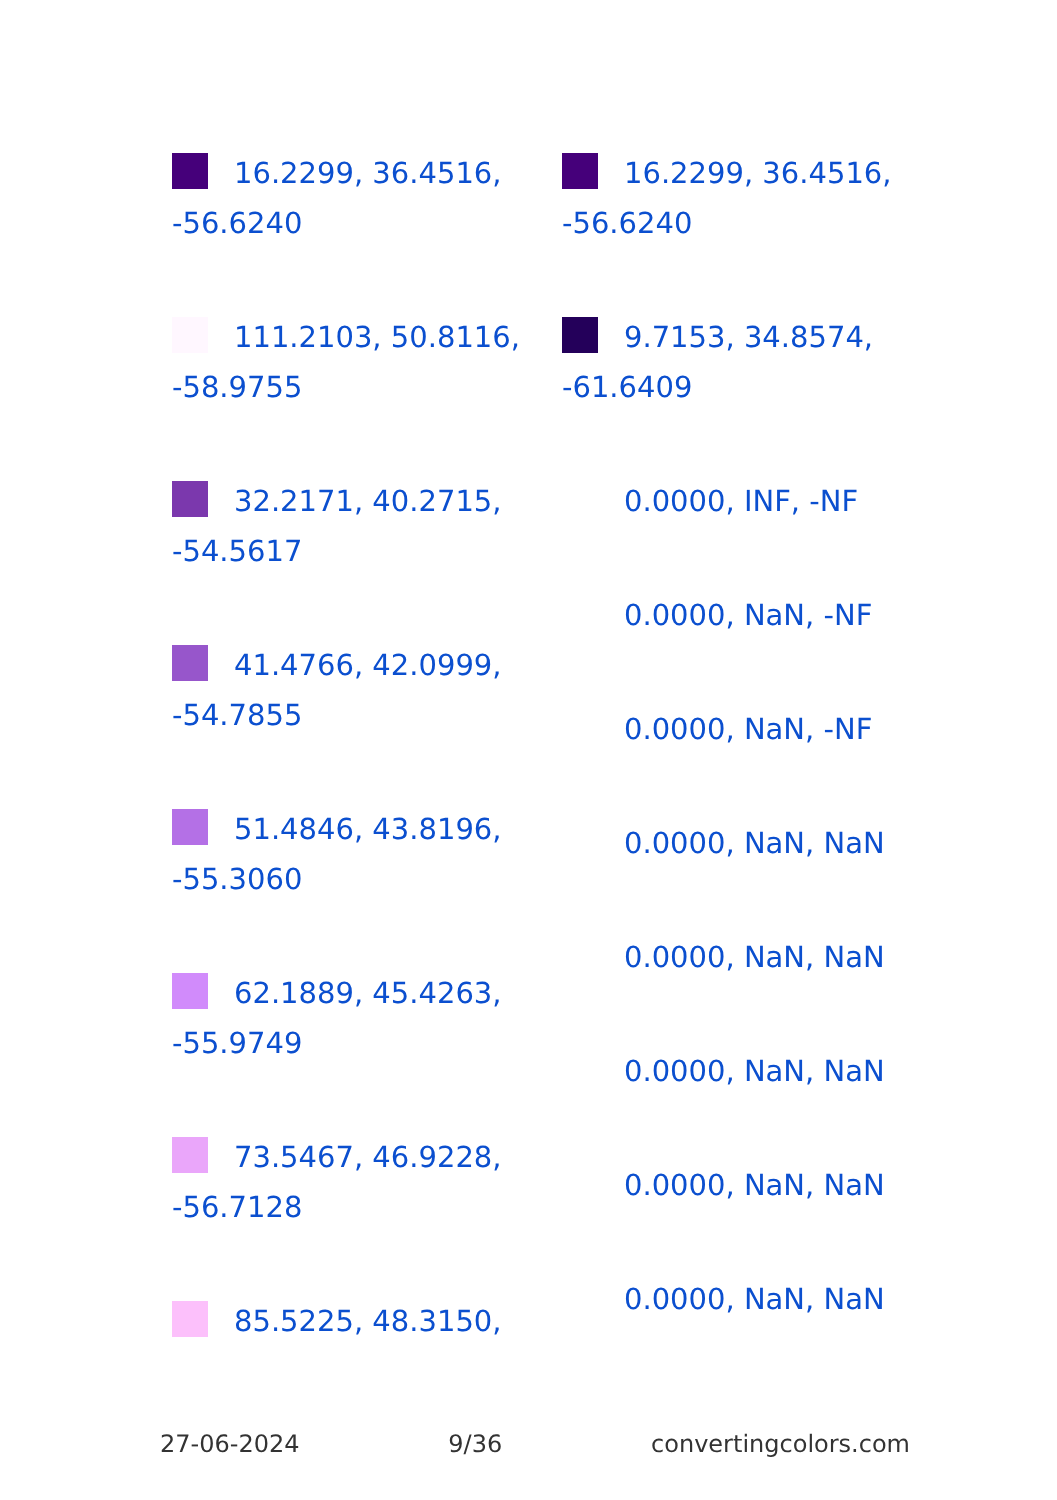16.2299, 36.4516,
-56.6240
111.2103, 50.8116,
-58.9755
32.2171, 40.2715,
-54.5617
41.4766, 42.0999,
-54.7855
51.4846, 43.8196,
-55.3060
62.1889, 45.4263,
-55.9749
73.5467, 46.9228,
-56.7128
85.5225, 48.3150,
16.2299, 36.4516,
-56.6240
9.7153, 34.8574,
-61.6409
0.0000, INF, -NF
0.0000, NaN, -NF
0.0000, NaN, -NF
0.0000, NaN, NaN
0.0000, NaN, NaN
0.0000, NaN, NaN
0.0000, NaN, NaN
0.0000, NaN, NaN
27-06-2024 9/36 convertingcolors.com